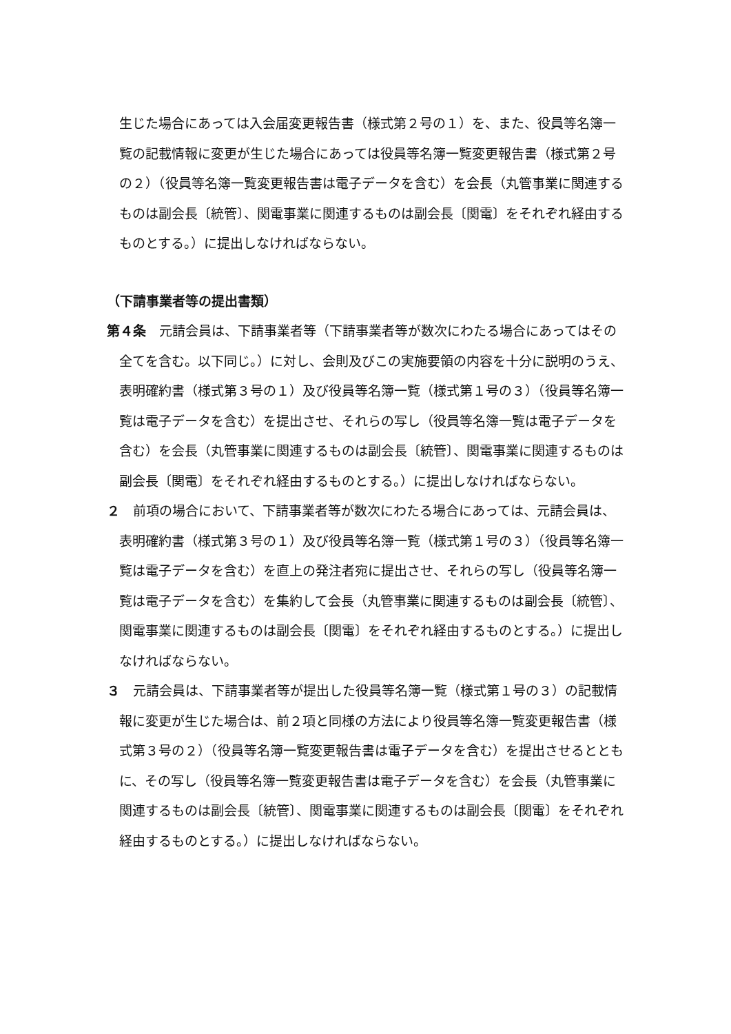生じた場合にあっては入会届変更報告書（様式第２号の１）を、また、役員等名簿一覧の記載情報に変更が生じた場合にあっては役員等名簿一覧変更報告書（様式第２号の２）（役員等名簿一覧変更報告書は電子データを含む）を会長（丸管事業に関連するものは副会長〔統管〕、関電事業に関連するものは副会長〔関電〕をそれぞれ経由するものとする。）に提出しなければならない。
（下請事業者等の提出書類）
第４条　元請会員は、下請事業者等（下請事業者等が数次にわたる場合にあってはその全てを含む。以下同じ。）に対し、会則及びこの実施要領の内容を十分に説明のうえ、表明確約書（様式第３号の１）及び役員等名簿一覧（様式第１号の３）（役員等名簿一覧は電子データを含む）を提出させ、それらの写し（役員等名簿一覧は電子データを含む）を会長（丸管事業に関連するものは副会長〔統管〕、関電事業に関連するものは副会長〔関電〕をそれぞれ経由するものとする。）に提出しなければならない。
２　前項の場合において、下請事業者等が数次にわたる場合にあっては、元請会員は、表明確約書（様式第３号の１）及び役員等名簿一覧（様式第１号の３）（役員等名簿一覧は電子データを含む）を直上の発注者宛に提出させ、それらの写し（役員等名簿一覧は電子データを含む）を集約して会長（丸管事業に関連するものは副会長〔統管〕、関電事業に関連するものは副会長〔関電〕をそれぞれ経由するものとする。）に提出しなければならない。
３　元請会員は、下請事業者等が提出した役員等名簿一覧（様式第１号の３）の記載情報に変更が生じた場合は、前２項と同様の方法により役員等名簿一覧変更報告書（様式第３号の２）（役員等名簿一覧変更報告書は電子データを含む）を提出させるとともに、その写し（役員等名簿一覧変更報告書は電子データを含む）を会長（丸管事業に関連するものは副会長〔統管〕、関電事業に関連するものは副会長〔関電〕をそれぞれ経由するものとする。）に提出しなければならない。